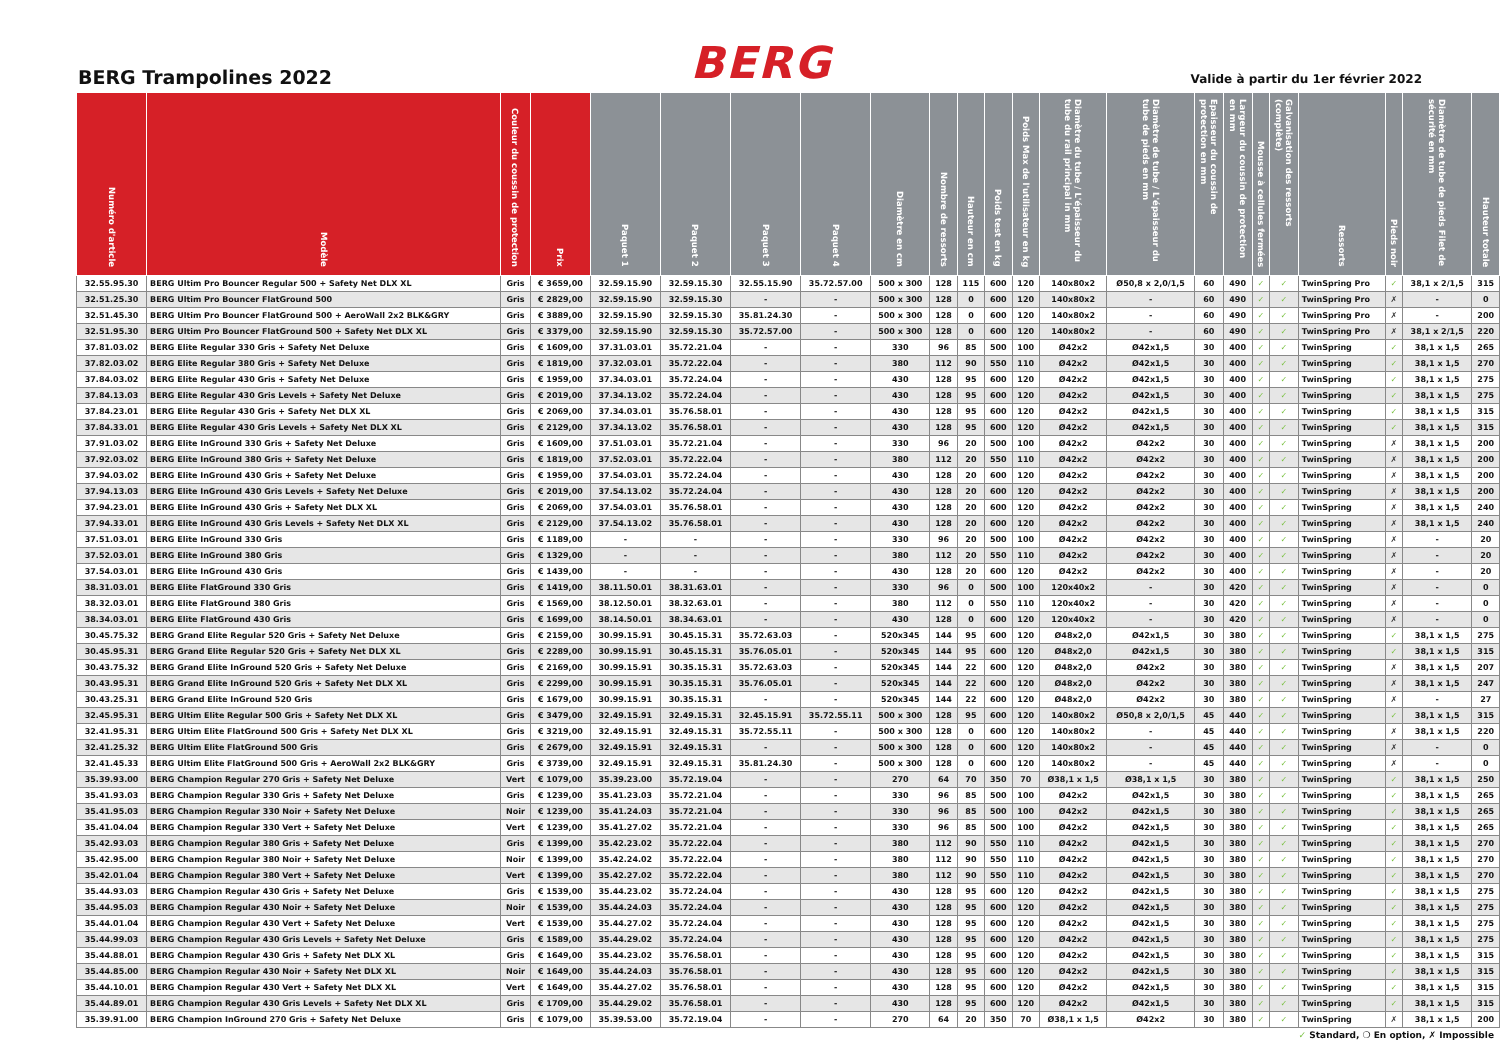BERG Trampolines 2022
BERG
Valide à partir du 1er février 2022
| Numéro d'article | Modèle | Couleur du coussin de protection | Prix | Paquet 1 | Paquet 2 | Paquet 3 | Paquet 4 | Diamètre en cm | Nombre de ressorts | Hauteur en cm | Poids test en kg | Poids Max de l'utilisateur en kg | Diamètre du tube / L'épaisseur du tube du rail principal in mm | Diamètre de tube / L'épaisseur du tube de pieds en mm | Epaisseur du coussin de protection en mm | Largeur du coussin de protection en mm | Mousse à cellules fermées | Galvanisation des ressorts (complète) | Ressorts | Pieds noir | Diamètre de tube de pieds Filet de sécurité en mm | Hauteur totale |
| --- | --- | --- | --- | --- | --- | --- | --- | --- | --- | --- | --- | --- | --- | --- | --- | --- | --- | --- | --- | --- | --- | --- |
| 32.55.95.30 | BERG Ultim Pro Bouncer Regular 500 + Safety Net DLX XL | Gris | € 3659,00 | 32.59.15.90 | 32.59.15.30 | 32.55.15.90 | 35.72.57.00 | 500 x 300 | 128 | 115 | 600 | 120 | 140x80x2 | Ø50,8 x 2,0/1,5 | 60 | 490 | ✓ | ✓ | TwinSpring Pro | ✓ | 38,1 x 2/1,5 | 315 |
| 32.51.25.30 | BERG Ultim Pro Bouncer FlatGround 500 | Gris | € 2829,00 | 32.59.15.90 | 32.59.15.30 | - | - | 500 x 300 | 128 | 0 | 600 | 120 | 140x80x2 | - | 60 | 490 | ✓ | ✓ | TwinSpring Pro | ✗ | - | 0 |
| 32.51.45.30 | BERG Ultim Pro Bouncer FlatGround 500 + AeroWall 2x2 BLK&GRY | Gris | € 3889,00 | 32.59.15.90 | 32.59.15.30 | 35.81.24.30 | - | 500 x 300 | 128 | 0 | 600 | 120 | 140x80x2 | - | 60 | 490 | ✓ | ✓ | TwinSpring Pro | ✗ | - | 200 |
| 32.51.95.30 | BERG Ultim Pro Bouncer FlatGround 500 + Safety Net DLX XL | Gris | € 3379,00 | 32.59.15.90 | 32.59.15.30 | 35.72.57.00 | - | 500 x 300 | 128 | 0 | 600 | 120 | 140x80x2 | - | 60 | 490 | ✓ | ✓ | TwinSpring Pro | ✗ | 38,1 x 2/1,5 | 220 |
| 37.81.03.02 | BERG Elite Regular 330 Gris + Safety Net Deluxe | Gris | € 1609,00 | 37.31.03.01 | 35.72.21.04 | - | - | 330 | 96 | 85 | 500 | 100 | Ø42x2 | Ø42x1,5 | 30 | 400 | ✓ | ✓ | TwinSpring | ✓ | 38,1 x 1,5 | 265 |
| 37.82.03.02 | BERG Elite Regular 380 Gris + Safety Net Deluxe | Gris | € 1819,00 | 37.32.03.01 | 35.72.22.04 | - | - | 380 | 112 | 90 | 550 | 110 | Ø42x2 | Ø42x1,5 | 30 | 400 | ✓ | ✓ | TwinSpring | ✓ | 38,1 x 1,5 | 270 |
| 37.84.03.02 | BERG Elite Regular 430 Gris + Safety Net Deluxe | Gris | € 1959,00 | 37.34.03.01 | 35.72.24.04 | - | - | 430 | 128 | 95 | 600 | 120 | Ø42x2 | Ø42x1,5 | 30 | 400 | ✓ | ✓ | TwinSpring | ✓ | 38,1 x 1,5 | 275 |
| 37.84.13.03 | BERG Elite Regular 430 Gris Levels + Safety Net Deluxe | Gris | € 2019,00 | 37.34.13.02 | 35.72.24.04 | - | - | 430 | 128 | 95 | 600 | 120 | Ø42x2 | Ø42x1,5 | 30 | 400 | ✓ | ✓ | TwinSpring | ✓ | 38,1 x 1,5 | 275 |
| 37.84.23.01 | BERG Elite Regular 430 Gris + Safety Net DLX XL | Gris | € 2069,00 | 37.34.03.01 | 35.76.58.01 | - | - | 430 | 128 | 95 | 600 | 120 | Ø42x2 | Ø42x1,5 | 30 | 400 | ✓ | ✓ | TwinSpring | ✓ | 38,1 x 1,5 | 315 |
| 37.84.33.01 | BERG Elite Regular 430 Gris Levels + Safety Net DLX XL | Gris | € 2129,00 | 37.34.13.02 | 35.76.58.01 | - | - | 430 | 128 | 95 | 600 | 120 | Ø42x2 | Ø42x1,5 | 30 | 400 | ✓ | ✓ | TwinSpring | ✓ | 38,1 x 1,5 | 315 |
| 37.91.03.02 | BERG Elite InGround 330 Gris + Safety Net Deluxe | Gris | € 1609,00 | 37.51.03.01 | 35.72.21.04 | - | - | 330 | 96 | 20 | 500 | 100 | Ø42x2 | Ø42x2 | 30 | 400 | ✓ | ✓ | TwinSpring | ✗ | 38,1 x 1,5 | 200 |
| 37.92.03.02 | BERG Elite InGround 380 Gris + Safety Net Deluxe | Gris | € 1819,00 | 37.52.03.01 | 35.72.22.04 | - | - | 380 | 112 | 20 | 550 | 110 | Ø42x2 | Ø42x2 | 30 | 400 | ✓ | ✓ | TwinSpring | ✗ | 38,1 x 1,5 | 200 |
| 37.94.03.02 | BERG Elite InGround 430 Gris + Safety Net Deluxe | Gris | € 1959,00 | 37.54.03.01 | 35.72.24.04 | - | - | 430 | 128 | 20 | 600 | 120 | Ø42x2 | Ø42x2 | 30 | 400 | ✓ | ✓ | TwinSpring | ✗ | 38,1 x 1,5 | 200 |
| 37.94.13.03 | BERG Elite InGround 430 Gris Levels + Safety Net Deluxe | Gris | € 2019,00 | 37.54.13.02 | 35.72.24.04 | - | - | 430 | 128 | 20 | 600 | 120 | Ø42x2 | Ø42x2 | 30 | 400 | ✓ | ✓ | TwinSpring | ✗ | 38,1 x 1,5 | 200 |
| 37.94.23.01 | BERG Elite InGround 430 Gris + Safety Net DLX XL | Gris | € 2069,00 | 37.54.03.01 | 35.76.58.01 | - | - | 430 | 128 | 20 | 600 | 120 | Ø42x2 | Ø42x2 | 30 | 400 | ✓ | ✓ | TwinSpring | ✗ | 38,1 x 1,5 | 240 |
| 37.94.33.01 | BERG Elite InGround 430 Gris Levels + Safety Net DLX XL | Gris | € 2129,00 | 37.54.13.02 | 35.76.58.01 | - | - | 430 | 128 | 20 | 600 | 120 | Ø42x2 | Ø42x2 | 30 | 400 | ✓ | ✓ | TwinSpring | ✗ | 38,1 x 1,5 | 240 |
| 37.51.03.01 | BERG Elite InGround 330 Gris | Gris | € 1189,00 | - | - | - | - | 330 | 96 | 20 | 500 | 100 | Ø42x2 | Ø42x2 | 30 | 400 | ✓ | ✓ | TwinSpring | ✗ | - | 20 |
| 37.52.03.01 | BERG Elite InGround 380 Gris | Gris | € 1329,00 | - | - | - | - | 380 | 112 | 20 | 550 | 110 | Ø42x2 | Ø42x2 | 30 | 400 | ✓ | ✓ | TwinSpring | ✗ | - | 20 |
| 37.54.03.01 | BERG Elite InGround 430 Gris | Gris | € 1439,00 | - | - | - | - | 430 | 128 | 20 | 600 | 120 | Ø42x2 | Ø42x2 | 30 | 400 | ✓ | ✓ | TwinSpring | ✗ | - | 20 |
| 38.31.03.01 | BERG Elite FlatGround 330 Gris | Gris | € 1419,00 | 38.11.50.01 | 38.31.63.01 | - | - | 330 | 96 | 0 | 500 | 100 | 120x40x2 | - | 30 | 420 | ✓ | ✓ | TwinSpring | ✗ | - | 0 |
| 38.32.03.01 | BERG Elite FlatGround 380 Gris | Gris | € 1569,00 | 38.12.50.01 | 38.32.63.01 | - | - | 380 | 112 | 0 | 550 | 110 | 120x40x2 | - | 30 | 420 | ✓ | ✓ | TwinSpring | ✗ | - | 0 |
| 38.34.03.01 | BERG Elite FlatGround 430 Gris | Gris | € 1699,00 | 38.14.50.01 | 38.34.63.01 | - | - | 430 | 128 | 0 | 600 | 120 | 120x40x2 | - | 30 | 420 | ✓ | ✓ | TwinSpring | ✗ | - | 0 |
| 30.45.75.32 | BERG Grand Elite Regular 520 Gris + Safety Net Deluxe | Gris | € 2159,00 | 30.99.15.91 | 30.45.15.31 | 35.72.63.03 | - | 520x345 | 144 | 95 | 600 | 120 | Ø48x2,0 | Ø42x1,5 | 30 | 380 | ✓ | ✓ | TwinSpring | ✓ | 38,1 x 1,5 | 275 |
| 30.45.95.31 | BERG Grand Elite Regular 520 Gris + Safety Net DLX XL | Gris | € 2289,00 | 30.99.15.91 | 30.45.15.31 | 35.76.05.01 | - | 520x345 | 144 | 95 | 600 | 120 | Ø48x2,0 | Ø42x1,5 | 30 | 380 | ✓ | ✓ | TwinSpring | ✓ | 38,1 x 1,5 | 315 |
| 30.43.75.32 | BERG Grand Elite InGround 520 Gris + Safety Net Deluxe | Gris | € 2169,00 | 30.99.15.91 | 30.35.15.31 | 35.72.63.03 | - | 520x345 | 144 | 22 | 600 | 120 | Ø48x2,0 | Ø42x2 | 30 | 380 | ✓ | ✓ | TwinSpring | ✗ | 38,1 x 1,5 | 207 |
| 30.43.95.31 | BERG Grand Elite InGround 520 Gris + Safety Net DLX XL | Gris | € 2299,00 | 30.99.15.91 | 30.35.15.31 | 35.76.05.01 | - | 520x345 | 144 | 22 | 600 | 120 | Ø48x2,0 | Ø42x2 | 30 | 380 | ✓ | ✓ | TwinSpring | ✗ | 38,1 x 1,5 | 247 |
| 30.43.25.31 | BERG Grand Elite InGround 520 Gris | Gris | € 1679,00 | 30.99.15.91 | 30.35.15.31 | - | - | 520x345 | 144 | 22 | 600 | 120 | Ø48x2,0 | Ø42x2 | 30 | 380 | ✓ | ✓ | TwinSpring | ✗ | - | 27 |
| 32.45.95.31 | BERG Ultim Elite Regular 500 Gris + Safety Net DLX XL | Gris | € 3479,00 | 32.49.15.91 | 32.49.15.31 | 32.45.15.91 | 35.72.55.11 | 500 x 300 | 128 | 95 | 600 | 120 | 140x80x2 | Ø50,8 x 2,0/1,5 | 45 | 440 | ✓ | ✓ | TwinSpring | ✓ | 38,1 x 1,5 | 315 |
| 32.41.95.31 | BERG Ultim Elite FlatGround 500 Gris + Safety Net DLX XL | Gris | € 3219,00 | 32.49.15.91 | 32.49.15.31 | 35.72.55.11 | - | 500 x 300 | 128 | 0 | 600 | 120 | 140x80x2 | - | 45 | 440 | ✓ | ✓ | TwinSpring | ✗ | 38,1 x 1,5 | 220 |
| 32.41.25.32 | BERG Ultim Elite FlatGround 500 Gris | Gris | € 2679,00 | 32.49.15.91 | 32.49.15.31 | - | - | 500 x 300 | 128 | 0 | 600 | 120 | 140x80x2 | - | 45 | 440 | ✓ | ✓ | TwinSpring | ✗ | - | 0 |
| 32.41.45.33 | BERG Ultim Elite FlatGround 500 Gris + AeroWall 2x2 BLK&GRY | Gris | € 3739,00 | 32.49.15.91 | 32.49.15.31 | 35.81.24.30 | - | 500 x 300 | 128 | 0 | 600 | 120 | 140x80x2 | - | 45 | 440 | ✓ | ✓ | TwinSpring | ✗ | - | 0 |
| 35.39.93.00 | BERG Champion Regular 270 Gris + Safety Net Deluxe | Vert | € 1079,00 | 35.39.23.00 | 35.72.19.04 | - | - | 270 | 64 | 70 | 350 | 70 | Ø38,1 x 1,5 | Ø38,1 x 1,5 | 30 | 380 | ✓ | ✓ | TwinSpring | ✓ | 38,1 x 1,5 | 250 |
| 35.41.93.03 | BERG Champion Regular 330 Gris + Safety Net Deluxe | Gris | € 1239,00 | 35.41.23.03 | 35.72.21.04 | - | - | 330 | 96 | 85 | 500 | 100 | Ø42x2 | Ø42x1,5 | 30 | 380 | ✓ | ✓ | TwinSpring | ✓ | 38,1 x 1,5 | 265 |
| 35.41.95.03 | BERG Champion Regular 330 Noir + Safety Net Deluxe | Noir | € 1239,00 | 35.41.24.03 | 35.72.21.04 | - | - | 330 | 96 | 85 | 500 | 100 | Ø42x2 | Ø42x1,5 | 30 | 380 | ✓ | ✓ | TwinSpring | ✓ | 38,1 x 1,5 | 265 |
| 35.41.04.04 | BERG Champion Regular 330 Vert + Safety Net Deluxe | Vert | € 1239,00 | 35.41.27.02 | 35.72.21.04 | - | - | 330 | 96 | 85 | 500 | 100 | Ø42x2 | Ø42x1,5 | 30 | 380 | ✓ | ✓ | TwinSpring | ✓ | 38,1 x 1,5 | 265 |
| 35.42.93.03 | BERG Champion Regular 380 Gris + Safety Net Deluxe | Gris | € 1399,00 | 35.42.23.02 | 35.72.22.04 | - | - | 380 | 112 | 90 | 550 | 110 | Ø42x2 | Ø42x1,5 | 30 | 380 | ✓ | ✓ | TwinSpring | ✓ | 38,1 x 1,5 | 270 |
| 35.42.95.00 | BERG Champion Regular 380 Noir + Safety Net Deluxe | Noir | € 1399,00 | 35.42.24.02 | 35.72.22.04 | - | - | 380 | 112 | 90 | 550 | 110 | Ø42x2 | Ø42x1,5 | 30 | 380 | ✓ | ✓ | TwinSpring | ✓ | 38,1 x 1,5 | 270 |
| 35.42.01.04 | BERG Champion Regular 380 Vert + Safety Net Deluxe | Vert | € 1399,00 | 35.42.27.02 | 35.72.22.04 | - | - | 380 | 112 | 90 | 550 | 110 | Ø42x2 | Ø42x1,5 | 30 | 380 | ✓ | ✓ | TwinSpring | ✓ | 38,1 x 1,5 | 270 |
| 35.44.93.03 | BERG Champion Regular 430 Gris + Safety Net Deluxe | Gris | € 1539,00 | 35.44.23.02 | 35.72.24.04 | - | - | 430 | 128 | 95 | 600 | 120 | Ø42x2 | Ø42x1,5 | 30 | 380 | ✓ | ✓ | TwinSpring | ✓ | 38,1 x 1,5 | 275 |
| 35.44.95.03 | BERG Champion Regular 430 Noir + Safety Net Deluxe | Noir | € 1539,00 | 35.44.24.03 | 35.72.24.04 | - | - | 430 | 128 | 95 | 600 | 120 | Ø42x2 | Ø42x1,5 | 30 | 380 | ✓ | ✓ | TwinSpring | ✓ | 38,1 x 1,5 | 275 |
| 35.44.01.04 | BERG Champion Regular 430 Vert + Safety Net Deluxe | Vert | € 1539,00 | 35.44.27.02 | 35.72.24.04 | - | - | 430 | 128 | 95 | 600 | 120 | Ø42x2 | Ø42x1,5 | 30 | 380 | ✓ | ✓ | TwinSpring | ✓ | 38,1 x 1,5 | 275 |
| 35.44.99.03 | BERG Champion Regular 430 Gris Levels + Safety Net Deluxe | Gris | € 1589,00 | 35.44.29.02 | 35.72.24.04 | - | - | 430 | 128 | 95 | 600 | 120 | Ø42x2 | Ø42x1,5 | 30 | 380 | ✓ | ✓ | TwinSpring | ✓ | 38,1 x 1,5 | 275 |
| 35.44.88.01 | BERG Champion Regular 430 Gris + Safety Net DLX XL | Gris | € 1649,00 | 35.44.23.02 | 35.76.58.01 | - | - | 430 | 128 | 95 | 600 | 120 | Ø42x2 | Ø42x1,5 | 30 | 380 | ✓ | ✓ | TwinSpring | ✓ | 38,1 x 1,5 | 315 |
| 35.44.85.00 | BERG Champion Regular 430 Noir + Safety Net DLX XL | Noir | € 1649,00 | 35.44.24.03 | 35.76.58.01 | - | - | 430 | 128 | 95 | 600 | 120 | Ø42x2 | Ø42x1,5 | 30 | 380 | ✓ | ✓ | TwinSpring | ✓ | 38,1 x 1,5 | 315 |
| 35.44.10.01 | BERG Champion Regular 430 Vert + Safety Net DLX XL | Vert | € 1649,00 | 35.44.27.02 | 35.76.58.01 | - | - | 430 | 128 | 95 | 600 | 120 | Ø42x2 | Ø42x1,5 | 30 | 380 | ✓ | ✓ | TwinSpring | ✓ | 38,1 x 1,5 | 315 |
| 35.44.89.01 | BERG Champion Regular 430 Gris Levels + Safety Net DLX XL | Gris | € 1709,00 | 35.44.29.02 | 35.76.58.01 | - | - | 430 | 128 | 95 | 600 | 120 | Ø42x2 | Ø42x1,5 | 30 | 380 | ✓ | ✓ | TwinSpring | ✓ | 38,1 x 1,5 | 315 |
| 35.39.91.00 | BERG Champion InGround 270 Gris + Safety Net Deluxe | Gris | € 1079,00 | 35.39.53.00 | 35.72.19.04 | - | - | 270 | 64 | 20 | 350 | 70 | Ø38,1 x 1,5 | Ø42x2 | 30 | 380 | ✓ | ✓ | TwinSpring | ✗ | 38,1 x 1,5 | 200 |
✓ Standard, ❍ En option, ✗ Impossible